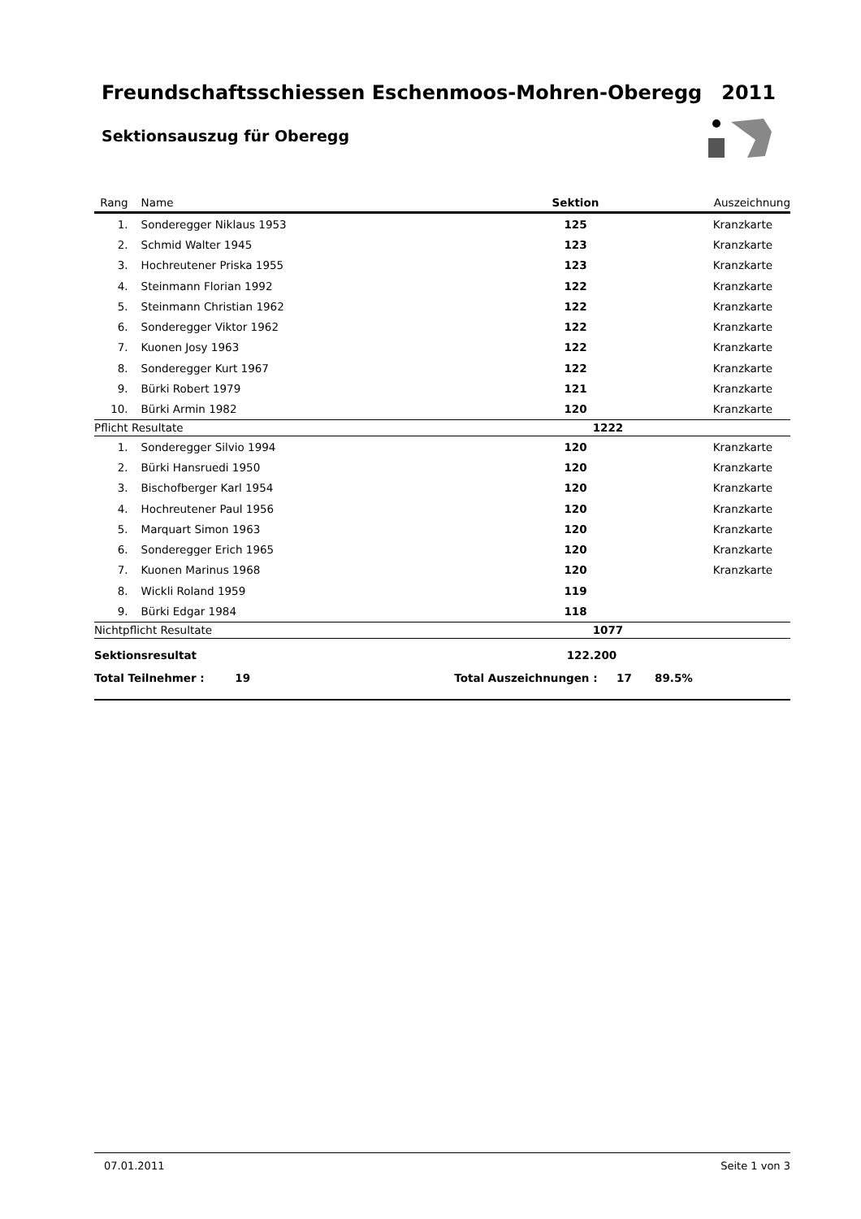Freundschaftsschiessen Eschenmoos-Mohren-Oberegg 2011
Sektionsauszug für Oberegg
| Rang | Name | Sektion | Auszeichnung |
| --- | --- | --- | --- |
| 1. | Sonderegger Niklaus 1953 | 125 | Kranzkarte |
| 2. | Schmid Walter 1945 | 123 | Kranzkarte |
| 3. | Hochreutener Priska 1955 | 123 | Kranzkarte |
| 4. | Steinmann Florian 1992 | 122 | Kranzkarte |
| 5. | Steinmann Christian 1962 | 122 | Kranzkarte |
| 6. | Sonderegger Viktor 1962 | 122 | Kranzkarte |
| 7. | Kuonen Josy 1963 | 122 | Kranzkarte |
| 8. | Sonderegger Kurt 1967 | 122 | Kranzkarte |
| 9. | Bürki Robert 1979 | 121 | Kranzkarte |
| 10. | Bürki Armin 1982 | 120 | Kranzkarte |
| Pflicht Resultate | | 1222 | |
| 1. | Sonderegger Silvio 1994 | 120 | Kranzkarte |
| 2. | Bürki Hansruedi 1950 | 120 | Kranzkarte |
| 3. | Bischofberger Karl 1954 | 120 | Kranzkarte |
| 4. | Hochreutener Paul 1956 | 120 | Kranzkarte |
| 5. | Marquart Simon 1963 | 120 | Kranzkarte |
| 6. | Sonderegger Erich 1965 | 120 | Kranzkarte |
| 7. | Kuonen Marinus 1968 | 120 | Kranzkarte |
| 8. | Wickli Roland 1959 | 119 | |
| 9. | Bürki Edgar 1984 | 118 | |
| Nichtpflicht Resultate | | 1077 | |
| Sektionsresultat | | 122.200 | |
| Total Teilnehmer : 19 | | Total Auszeichnungen : 17 89.5% | |
07.01.2011 Seite 1 von 3